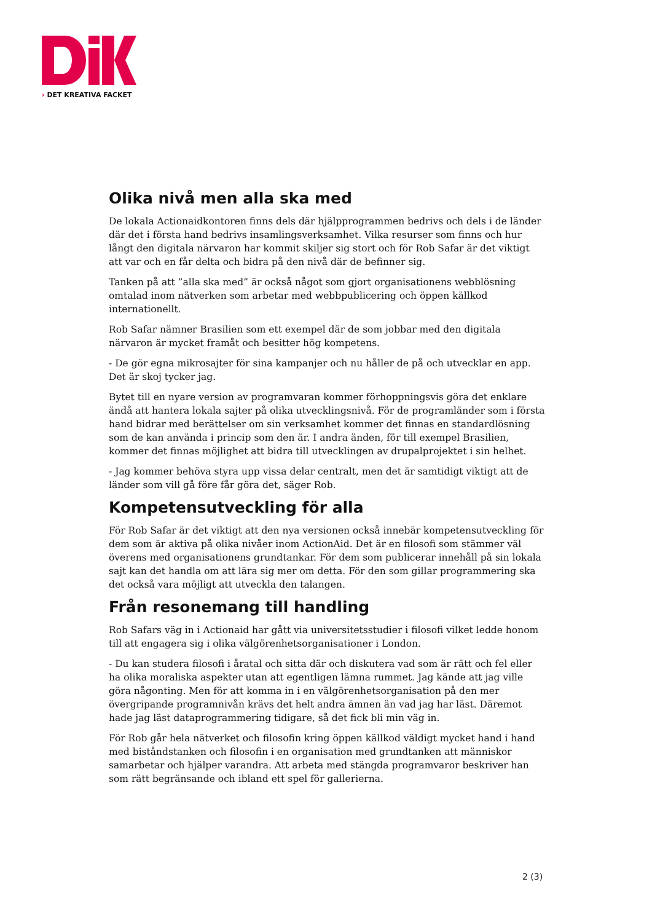› DET KREATIVA FACKET
Olika nivå men alla ska med
De lokala Actionaidkontoren finns dels där hjälpprogrammen bedrivs och dels i de länder där det i första hand bedrivs insamlingsverksamhet. Vilka resurser som finns och hur långt den digitala närvaron har kommit skiljer sig stort och för Rob Safar är det viktigt att var och en får delta och bidra på den nivå där de befinner sig.
Tanken på att ”alla ska med” är också något som gjort organisationens webblösning omtalad inom nätverken som arbetar med webbpublicering och öppen källkod internationellt.
Rob Safar nämner Brasilien som ett exempel där de som jobbar med den digitala närvaron är mycket framåt och besitter hög kompetens.
- De gör egna mikrosajter för sina kampanjer och nu håller de på och utvecklar en app. Det är skoj tycker jag.
Bytet till en nyare version av programvaran kommer förhoppningsvis göra det enklare ändå att hantera lokala sajter på olika utvecklingsnivå. För de programländer som i första hand bidrar med berättelser om sin verksamhet kommer det finnas en standardlösning som de kan använda i princip som den är. I andra änden, för till exempel Brasilien, kommer det finnas möjlighet att bidra till utvecklingen av drupalprojektet i sin helhet.
- Jag kommer behöva styra upp vissa delar centralt, men det är samtidigt viktigt att de länder som vill gå före får göra det, säger Rob.
Kompetensutveckling för alla
För Rob Safar är det viktigt att den nya versionen också innebär kompetensutveckling för dem som är aktiva på olika nivåer inom ActionAid. Det är en filosofi som stämmer väl överens med organisationens grundtankar. För dem som publicerar innehåll på sin lokala sajt kan det handla om att lära sig mer om detta. För den som gillar programmering ska det också vara möjligt att utveckla den talangen.
Från resonemang till handling
Rob Safars väg in i Actionaid har gått via universitetsstudier i filosofi vilket ledde honom till att engagera sig i olika välgörenhetsorganisationer i London.
- Du kan studera filosofi i åratal och sitta där och diskutera vad som är rätt och fel eller ha olika moraliska aspekter utan att egentligen lämna rummet. Jag kände att jag ville göra någonting. Men för att komma in i en välgörenhetsorganisation på den mer övergripande programnivån krävs det helt andra ämnen än vad jag har läst. Däremot hade jag läst dataprogrammering tidigare, så det fick bli min väg in.
För Rob går hela nätverket och filosofin kring öppen källkod väldigt mycket hand i hand med biståndstanken och filosofin i en organisation med grundtanken att människor samarbetar och hjälper varandra. Att arbeta med stängda programvaror beskriver han som rätt begränsande och ibland ett spel för gallerierna.
2 (3)